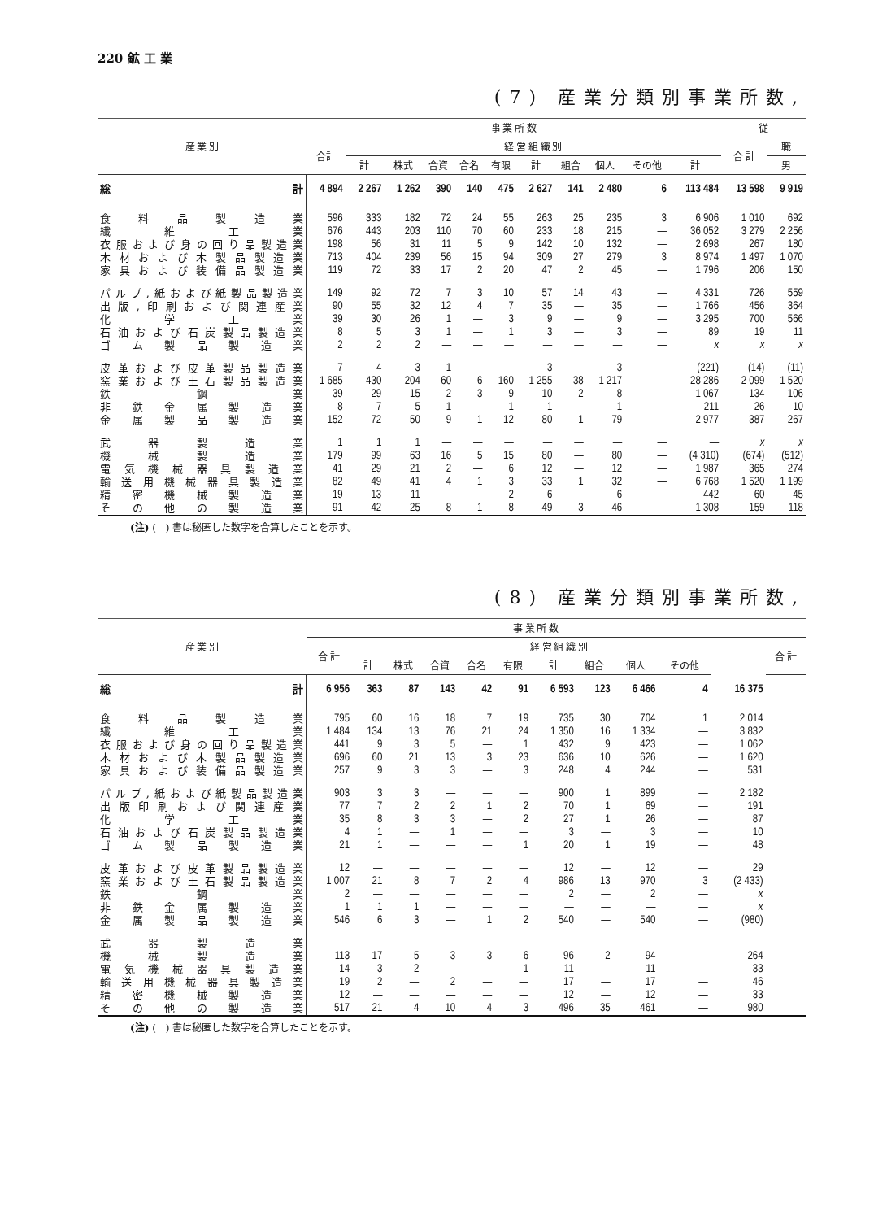220 鉱 工 業
(7) 産業分類別事業所数,
| 産 業 別 | 事 業 所 数 | | | | | | | | | | | 従 | |
| --- | --- | --- | --- | --- | --- | --- | --- | --- | --- | --- | --- | --- | --- |
| | 合計 | 経 営 組 織 別 | | | | | | | | | | 合 計 | 職 |
| | | 計 | 株式 | 合資 | 合名 | 有限 | 計 | 組合 | 個人 | その他 | 計 | | 男 |
| 総 計 | 4 894 | 2 267 | 1 262 | 390 | 140 | 475 | 2 627 | 141 | 2 480 | 6 | 113 484 | 13 598 | 9 919 |
| 食料品製造業 | 596 | 333 | 182 | 72 | 24 | 55 | 263 | 25 | 235 | 3 | 6 906 | 1 010 | 692 |
| 繊維工業 | 676 | 443 | 203 | 110 | 70 | 60 | 233 | 18 | 215 | — | 36 052 | 3 279 | 2 256 |
| 衣服および身の回り品製造業 | 198 | 56 | 31 | 11 | 5 | 9 | 142 | 10 | 132 | — | 2 698 | 267 | 180 |
| 木材および木製品製造業 | 713 | 404 | 239 | 56 | 15 | 94 | 309 | 27 | 279 | 3 | 8 974 | 1 497 | 1 070 |
| 家具および装備品製造業 | 119 | 72 | 33 | 17 | 2 | 20 | 47 | 2 | 45 | — | 1 796 | 206 | 150 |
| パルプ,紙および紙製品製造業 | 149 | 92 | 72 | 7 | 3 | 10 | 57 | 14 | 43 | — | 4 331 | 726 | 559 |
| 出版,印刷および関連産業 | 90 | 55 | 32 | 12 | 4 | 7 | 35 | — | 35 | — | 1 766 | 456 | 364 |
| 化学工業 | 39 | 30 | 26 | 1 | — | 3 | 9 | — | 9 | — | 3 295 | 700 | 566 |
| 石油および石炭製品製造業 | 8 | 5 | 3 | 1 | — | 1 | 3 | — | 3 | — | 89 | 19 | 11 |
| ゴム製品製造業 | 2 | 2 | 2 | — | — | — | — | — | — | — | x | x | x |
| 皮革および皮革製品製造業 | 7 | 4 | 3 | 1 | — | — | 3 | — | 3 | — | (221) | (14) | (11) |
| 窯業および土石製品製造業 | 1 685 | 430 | 204 | 60 | 6 | 160 | 1 255 | 38 | 1 217 | — | 28 286 | 2 099 | 1 520 |
| 鉄鋼業 | 39 | 29 | 15 | 2 | 3 | 9 | 10 | 2 | 8 | — | 1 067 | 134 | 106 |
| 非鉄金属製造業 | 8 | 7 | 5 | 1 | — | 1 | 1 | — | 1 | — | 211 | 26 | 10 |
| 金属製品製造業 | 152 | 72 | 50 | 9 | 1 | 12 | 80 | 1 | 79 | — | 2 977 | 387 | 267 |
| 武器製造業 | 1 | 1 | 1 | — | — | — | — | — | — | — | — | x | x |
| 機械製造業 | 179 | 99 | 63 | 16 | 5 | 15 | 80 | — | 80 | — | (4 310) | (674) | (512) |
| 電気機械器具製造業 | 41 | 29 | 21 | 2 | — | 6 | 12 | — | 12 | — | 1 987 | 365 | 274 |
| 輸送用機械器具製造業 | 82 | 49 | 41 | 4 | 1 | 3 | 33 | 1 | 32 | — | 6 768 | 1 520 | 1 199 |
| 精密機械製造業 | 19 | 13 | 11 | — | — | 2 | 6 | — | 6 | — | 442 | 60 | 45 |
| その他の製造業 | 91 | 42 | 25 | 8 | 1 | 8 | 49 | 3 | 46 | — | 1 308 | 159 | 118 |
(注) (　) 書は秘匿した数字を合算したことを示す。
(8) 産業分類別事業所数,
| 産 業 別 | 事 業 所 数 | | | | | | | | | | | |
| --- | --- | --- | --- | --- | --- | --- | --- | --- | --- | --- | --- | --- |
| | 合 計 | 経 営 組 織 別 | | | | | | | | | | 合 計 |
| | | 計 | 株式 | 合資 | 合名 | 有限 | 計 | 組合 | 個人 | その他 | | |
| 総 計 | 6 956 | 363 | 87 | 143 | 42 | 91 | 6 593 | 123 | 6 466 | 4 | 16 375 | |
| 食料品製造業 | 795 | 60 | 16 | 18 | 7 | 19 | 735 | 30 | 704 | 1 | 2 014 | |
| 繊維工業 | 1 484 | 134 | 13 | 76 | 21 | 24 | 1 350 | 16 | 1 334 | — | 3 832 | |
| 衣服および身の回り品製造業 | 441 | 9 | 3 | 5 | — | 1 | 432 | 9 | 423 | — | 1 062 | |
| 木材および木製品製造業 | 696 | 60 | 21 | 13 | 3 | 23 | 636 | 10 | 626 | — | 1 620 | |
| 家具および装備品製造業 | 257 | 9 | 3 | 3 | — | 3 | 248 | 4 | 244 | — | 531 | |
| パルプ,紙および紙製品製造業 | 903 | 3 | 3 | — | — | — | 900 | 1 | 899 | — | 2 182 | |
| 出版印刷および関連産業 | 77 | 7 | 2 | 2 | 1 | 2 | 70 | 1 | 69 | — | 191 | |
| 化学工業 | 35 | 8 | 3 | 3 | — | 2 | 27 | 1 | 26 | — | 87 | |
| 石油および石炭製品製造業 | 4 | 1 | — | 1 | — | — | 3 | — | 3 | — | 10 | |
| ゴム製品製造業 | 21 | 1 | — | — | — | 1 | 20 | 1 | 19 | — | 48 | |
| 皮革および皮革製品製造業 | 12 | — | — | — | — | — | 12 | — | 12 | — | 29 | |
| 窯業および土石製品製造業 | 1 007 | 21 | 8 | 7 | 2 | 4 | 986 | 13 | 970 | 3 | (2 433) | |
| 鉄鋼業 | 2 | — | — | — | — | — | 2 | — | 2 | — | x | |
| 非鉄金属製造業 | 1 | 1 | 1 | — | — | — | — | — | — | — | x | |
| 金属製品製造業 | 546 | 6 | 3 | — | 1 | 2 | 540 | — | 540 | — | (980) | |
| 武器製造業 | — | — | — | — | — | — | — | — | — | — | — | |
| 機械製造業 | 113 | 17 | 5 | 3 | 3 | 6 | 96 | 2 | 94 | — | 264 | |
| 電気機械器具製造業 | 14 | 3 | 2 | — | — | 1 | 11 | — | 11 | — | 33 | |
| 輸送用機械器具製造業 | 19 | 2 | — | 2 | — | — | 17 | — | 17 | — | 46 | |
| 精密機械製造業 | 12 | — | — | — | — | — | 12 | — | 12 | — | 33 | |
| その他の製造業 | 517 | 21 | 4 | 10 | 4 | 3 | 496 | 35 | 461 | — | 980 | |
(注) (　) 書は秘匿した数字を合算したことを示す。